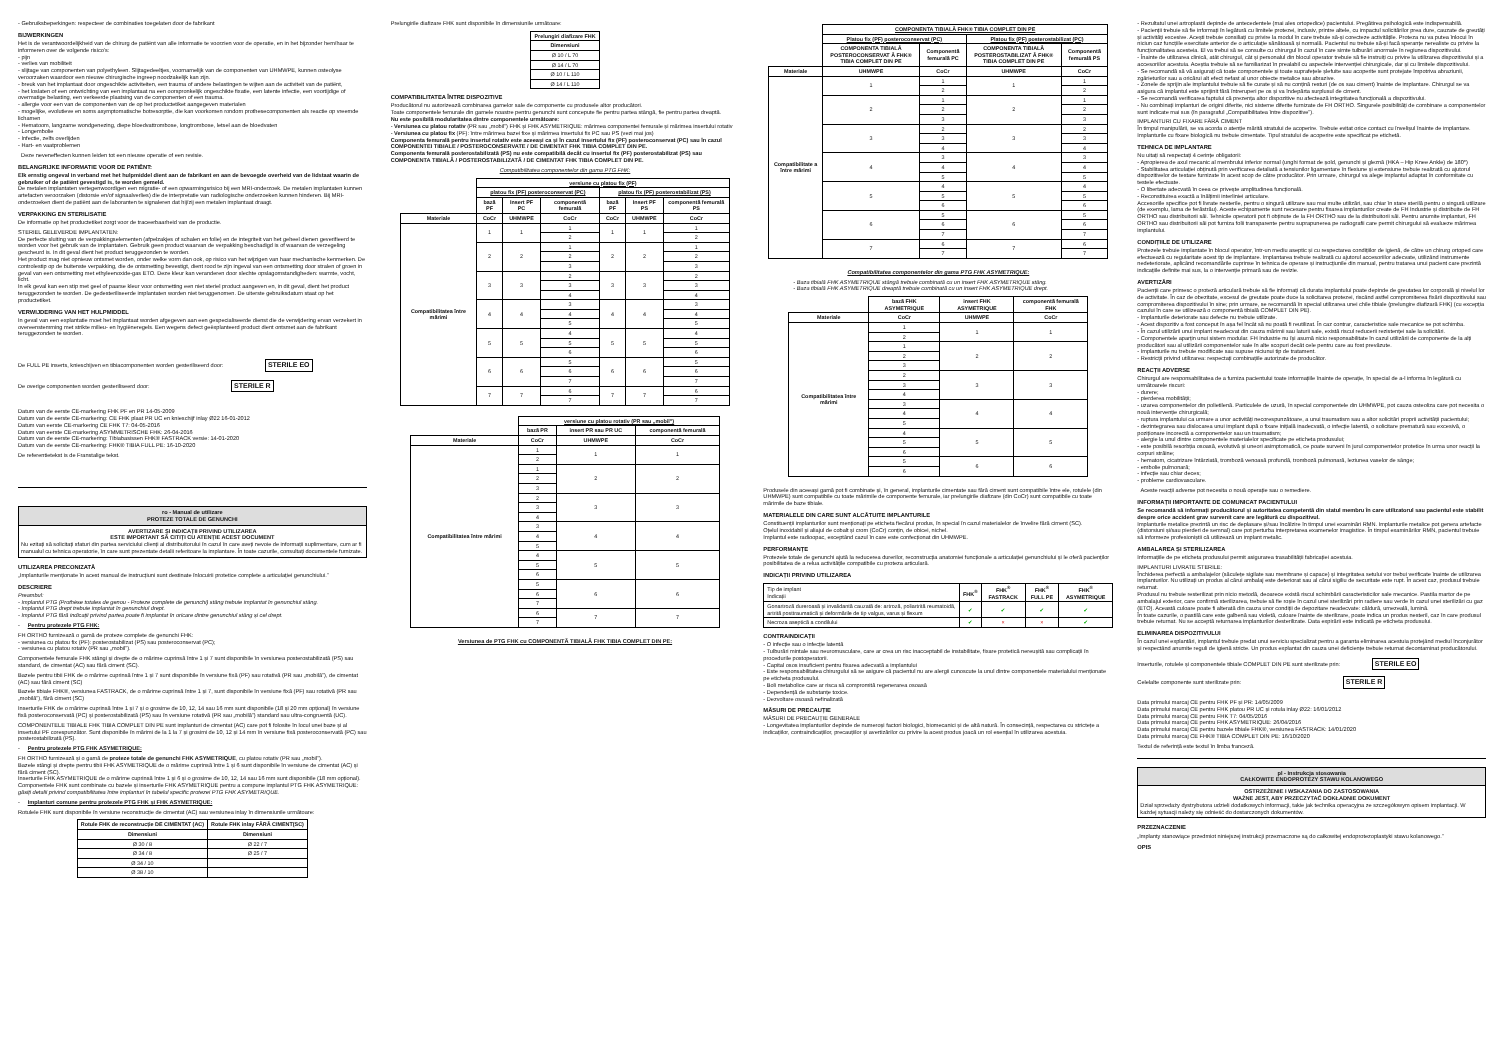- Gebruiksbeperkingen: respecteer de combinaties toegelaten door de fabrikant
BIJWERKINGEN
Het is de verantwoordelijkheid van de chirurg de patiënt van alle informatie te voorzien voor de operatie, en in het bijzonder hem/haar te informeren over de volgende risico's:
- pijn
- verlies van mobiliteit
- slijtage van componenten van polyethyleen. Slijtagedeeltjes, voornamelijk van de componenten van UHMWPE, kunnen osteolyse veroorzaken waardoor een nieuwe chirurgische ingreep noodzakelijk kan zijn.
- breuk van het implantaat door ongeschikte activiteiten, een trauma of andere belastingen te wijten aan de activiteit van de patiënt,
- het loslaten of een ontwrichting van een implantaat na een oorspronkelijk ongeschikte fixatie, een latente infectie, een voortijdige of overmatige belasting, een verkeerde plaatsing van de componenten of een trauma.
- allergie voor een van de componenten van de op het productetiket aangegeven materialen
- mogelijke, evolutieve en soms asymptomatische botresorptie, die kan voorkomen rondom prothesecomponenten als reactie op vreemde lichamen
- Hematoom, langzame wondgenezing, diepe bloedvattrombose, longtrombose, letsel aan de bloedvaten
- Longembolie
- Infectie, zelfs overlijden
- Hart- en vaatproblemen
Deze neveneffecten kunnen leiden tot een nieuwe operatie of een revisie.
BELANGRIJKE INFORMATIE VOOR DE PATIËNT:
Elk ernstig ongeval in verband met het hulpmiddel dient aan de fabrikant en aan de bevoegde overheid van de lidstaat waarin de gebruiker of de patiënt gevestigd is, te worden gemeld.
De metalen implantaten vertegenwoordigen een migratie- of een opwarmingsrisico bij een MRI-onderzoek. De metalen implantaten kunnen artefacten veroorzaken (distorsie en/of signaalverlies) die de interpretatie van radiologische onderzoeken kunnen hinderen. Bij MRI-onderzoeken dient de patiënt aan de laboranten te signaleren dat hij/zij een metalen implantaat draagt.
VERPAKKING EN STERILISATIE
De informatie op het productetiket zorgt voor de traceerbaarheid van de productie.
STERIEL GELEVERDE IMPLANTATEN:
De perfecte sluiting van de verpakkingselementen (afpelzakjes of schalen en folie) en de integriteit van het geheel dienen geverifieerd te worden voor het gebruik van de implantaten. Gebruik geen product waarvan de verpakking beschadigd is of waarvan de verzegeling gescheurd is. In dit geval dient het product teruggezonden te worden.
Het product mag niet opnieuw ontsmet worden, onder welke vorm dan ook, op risico van het wijzigen van haar mechanische kenmerken. De controlestip op de buitenste verpakking, die de ontsmetting bevestigt, dient rood te zijn ingeval van een ontsmetting door stralen of groen in geval van een ontsmetting met ethyleenoxide-gas ETO. Deze kleur kan veranderen door slechte opslagomstandigheden: warmte, vocht, licht.
In elk geval kan een stip met geel of paarse kleur voor ontsmetting een niet steriel product aangeven en, in dit geval, dient het product teruggezonden te worden. De gedesteriliseerde implantaten worden niet teruggenomen. De uiterste gebruiksdatum staat op het productetiket.
VERWIJDERING VAN HET HULPMIDDEL
In geval van een explantatie moet het implantaat worden afgegeven aan een gespecialiseerde dienst die de verwijdering ervan verzekert in overeenstemming met strikte milieu- en hygiëneregels. Een wegens defect geëxplanteerd product dient ontsmet aan de fabrikant teruggezonden te worden.
De FULL PE inserts, knieschijven en tibiacomponenten worden gesteriliseerd door: STERILE EO
De overige componenten worden gesteriliseerd door: STERILE R
Datum van de eerste CE-markering FHK PF en PR 14-05-2009
Datum van de eerste CE-markering: CE FHK plaat PR UC en knieschijf inlay Ø22 16-01-2012
Datum van eerste CE-markering CE FHK T7: 04-05-2016
Datum van eerste CE-markering ASYMMETRISCHE FHK: 26-04-2016
Datum van de eerste CE-markering: Tibiabasissen FHK® FASTRACK versie: 14-01-2020
Datum van de eerste CE-markering: FHK® TIBIA FULL PE: 16-10-2020
De referentietekst is de Franstalige tekst.
ro - Manual de utilizare
PROTEZE TOTALE DE GENUNCHI
AVERTIZARE ȘI INDICAȚII PRIVIND UTILIZAREA
ESTE IMPORTANT SĂ CITIȚI CU ATENȚIE ACEST DOCUMENT
Nu ezitați să solicitați sfaturi din partea serviciului clienți al distribuitorului în cazul în care aveți nevoie de informații suplimentare, cum ar fi manualul cu tehnica operatorie, în care sunt prezentate detalii referitoare la implantare. În toate cazurile, consultați documentele furnizate.
UTILIZAREA PRECONIZATĂ
„Implanturile menționate în acest manual de instrucțiuni sunt destinate înlocuirii protetice complete a articulației genunchiului."
DESCRIERE
Preambul:
- Implantul PTG (Prothèse totales de genou - Proteze complete de genunchi) stâng trebuie implantat în genunchiul stâng.
- Implantul PTG drept trebuie implantat în genunchiul drept.
- Implantul PTG fără indicații privind partea poate fi implantat în oricare dintre genunchiul stâng și cel drept.
- Pentru protezele PTG FHK:
FH ORTHO furnizează o gamă de proteze complete de genunchi FHK:
- versiunea cu platou fix (PF): posterostabilizat (PS) sau posteroconservat (PC);
- versiunea cu platou rotativ (PR sau „mobil").
Componentele femurale FHK stângi și drepte de o mărime cuprinsă între 1 și 7 sunt disponibile în versiunea posterostabilizată (PS) sau standard, de cimentat (AC) sau fără ciment (SC).
Bazele pentru tibii FHK de o mărime cuprinsă între 1 și 7 sunt disponibile în versiune fixă (PF) sau rotativă (PR sau „mobilă"), de cimentat (AC) sau fără ciment (SC)
Bazele tibiale FHK®, versiunea FASTRACK, de o mărime cuprinsă între 1 și 7, sunt disponibile în versiune fixă (PF) sau rotativă (PR sau „mobilă"), fără ciment (SC)
Inserturile FHK de o mărime cuprinsă între 1 și 7 și o grosime de 10, 12, 14 sau 16 mm sunt disponibile (18 și 20 mm opțional) în versiune fixă posteroconservată (PC) și posterostabilizată (PS) sau în versiune rotativă (PR sau „mobilă") standard sau ultra-congruentă (UC).
COMPONENTELE TIBIALE FHK TIBIA COMPLET DIN PE sunt implanturi de cimentat (AC) care pot fi folosite în locul unei baze și al insertului PF corespunzător. Sunt disponibile în mărimi de la 1 la 7 și grosimi de 10, 12 și 14 mm în versiune fixă posteroconservată (PC) sau posterostabilizată (PS).
- Pentru protezele PTG FHK ASYMETRIQUE:
FH ORTHO furnizează și o gamă de proteze totale de genunchi FHK ASYMETRIQUE, cu platou rotativ (PR sau „mobil").
Bazele stângi și drepte pentru tibii FHK ASYMETRIQUE de o mărime cuprinsă între 1 și 6 sunt disponibile în versiune de cimentat (AC) și fără ciment (SC).
Inserturile FHK ASYMETRIQUE de o mărime cuprinsă între 1 și 6 și o grosime de 10, 12, 14 sau 16 mm sunt disponibile (18 mm opțional).
Componentele FHK sunt combinate cu bazele și inserturile FHK ASYMETRIQUE pentru a compune implantul PTG FHK ASYMETRIQUE: găsiți detalii privind compatibilitatea între implanturi în tabelul specific protezei PTG FHK ASYMETRIQUE.
- Implanturi comune pentru protezele PTG FHK și FHK ASYMETRIQUE:
Rotulele FHK sunt disponibile în versiune reconstrucție de cimentat (AC) sau versiunea inlay în dimensiunile următoare:
| Rotule FHK de reconstrucție DE CIMENTAT (AC) | Rotule FHK inlay FĂRĂ CIMENT(SC) |
| --- | --- |
| Dimensiuni | Dimensiuni |
| Ø 30 / 8 | Ø 22 / 7 |
| Ø 34 / 8 | Ø 25 / 7 |
| Ø 34 / 10 | |
| Ø 38 / 10 | |
Prelungirile diafizare FHK sunt disponibile în dimensiunile următoare:
| Prelungiri diafizare FHK |
| --- |
| Dimensiuni |
| Ø 10 / L 70 |
| Ø 14 / L 70 |
| Ø 10 / L 110 |
| Ø 14 / L 110 |
COMPATIBILITATEA ÎNTRE DISPOZITIVE
Producătorul nu autorizează combinarea gamelor sale de componente cu produsele altor producători.
Toate componentele femurale din gamele noastre pentru genunchi sunt concepute fie pentru partea stângă, fie pentru partea dreaptă.
Nu este posibilă modularitatea dintre componentele următoare:
- Versiunea cu platou rotativ (PR sau „mobil") FHK și FHK ASYMETRIQUE: mărimea componentei femurale și mărimea insertului rotativ
- Versiunea cu platou fix (PF): între mărimea bazei fixe și mărimea insertului fix PC sau PS (vezi mai jos)
Componenta femurală pentru insertul rotativ este aceeași ca și în cazul insertului fix (PF) posteroconservat (PC) sau în cazul COMPONENTEI TIBIALE / POSTEROCONSERVATE / DE CIMENTAT FHK TIBIA COMPLET DIN PE.
Componenta femurală posterostabilizată (PS) nu este compatibilă decât cu insertul fix (PF) posterostabilizat (PS) sau COMPONENTA TIBIALĂ / POSTEROSTABILIZATĂ / DE CIMENTAT FHK TIBIA COMPLET DIN PE.
Compatibilitatea componentelor din gama PTG FHK:
| | versiune cu platou fix (PF) | | | | | |
| | platou fix (PF) posteroconservat (PC) | | | platou fix (PF) posterostabilizat (PS) | | |
| | bază PF | Insert PF PC | componentă femurală | bază PF | Insert PF PS | componentă femurală PS |
| Materiale | CoCr | UHMWPE | CoCr | CoCr | UHMWPE | CoCr |
| Compatibilitatea între mărimi | 1 | 1 | 1 | 1 | 1 | 1 |
| | | | 2 | | | 2 |
| | 2 | 2 | 1 | 2 | 2 | 1 |
| | | | 2 | | | 2 |
| | | | 3 | | | 3 |
| | 3 | 3 | 2 | 3 | 3 | 2 |
| | | | 3 | | | 3 |
| | | | 4 | | | 4 |
| | 4 | 4 | 3 | 4 | 4 | 3 |
| | | | 4 | | | 4 |
| | | | 5 | | | 5 |
| | 5 | 5 | 4 | 5 | 5 | 4 |
| | | | 5 | | | 5 |
| | | | 6 | | | 6 |
| | 6 | 6 | 5 | 6 | 6 | 5 |
| | | | 6 | | | 6 |
| | | | 7 | | | 7 |
| | 7 | 7 | 6 | 7 | 7 | 6 |
| | | | 7 | | | 7 |
| | versiune cu platou rotativ (PR sau „mobil") | | |
| | bază PR | insert PR sau PR UC | componentă femurală |
| Materiale | CoCr | UHMWPE | CoCr |
| Compatibilitatea între mărimi | 1 | 1 | 1 |
| | 2 | | |
| | 1 | 2 | 2 |
| | 2 | | |
| | 3 | | |
| | 2 | 3 | 3 |
| | 3 | | |
| | 4 | | |
| | 3 | 4 | 4 |
| | 4 | | |
| | 5 | | |
| | 4 | 5 | 5 |
| | 5 | | |
| | 6 | | |
| | 5 | 6 | 6 |
| | 6 | | |
| | 7 | | |
| | 6 | 7 | 7 |
| | 7 | | |
Versiunea de PTG FHK cu COMPONENTĂ TIBIALĂ FHK TIBIA COMPLET DIN PE:
| | COMPONENTA TIBIALĂ FHK® TIBIA COMPLET DIN PE | | | |
| | Platou fix (PF) posteroconservat (PC) | | Platou fix (PF) posterostabilizat (PC) | |
| | COMPONENTA TIBIALĂ POSTEROCONSERVAT Ă FHK® TIBIA COMPLET DIN PE | Componentă femurală PC | COMPONENTA TIBIALĂ POSTEROSTABILIZAT Ă FHK® TIBIA COMPLET DIN PE | Componentă femurală PS |
| Materiale | UHMWPE | CoCr | UHMWPE | CoCr |
| Compatibilitate a între mărimi | 1 | 1 | 1 | 1 |
| | | 2 | | 2 |
| | 2 | 1 | 2 | 1 |
| | | 2 | | 2 |
| | | 3 | | 3 |
| | 3 | 2 | 3 | 2 |
| | | 3 | | 3 |
| | | 4 | | 4 |
| | 4 | 3 | 4 | 3 |
| | | 4 | | 4 |
| | | 5 | | 5 |
| | 5 | 4 | 5 | 4 |
| | | 5 | | 5 |
| | | 6 | | 6 |
| | 6 | 5 | 6 | 5 |
| | | 6 | | 6 |
| | | 7 | | 7 |
| | 7 | 6 | 7 | 6 |
| | | 7 | | 7 |
Compatibilitatea componentelor din gama PTG FHK ASYMETRIQUE:
- Baza tibială FHK ASYMETRIQUE stângă trebuie combinată cu un insert FHK ASYMETRIQUE stâng.
- Baza tibială FHK ASYMETRIQUE dreaptă trebuie combinată cu un insert FHK ASYMETRIQUE drept.
| | bază FHK ASYMETRIQUE | insert FHK ASYMETRIQUE | componentă femurală FHK |
| Materiale | CoCr | UHMWPE | CoCr |
| Compatibilitatea între mărimi | 1 | 1 | 1 |
| | 2 | | |
| | 1 | 2 | 2 |
| | 2 | | |
| | 3 | | |
| | 2 | 3 | 3 |
| | 3 | | |
| | 4 | | |
| | 3 | 4 | 4 |
| | 4 | | |
| | 5 | | |
| | 4 | 5 | 5 |
| | 5 | | |
| | 6 | | |
| | 5 | 6 | 6 |
| | 6 | | |
Produsele din aceeași gamă pot fi combinate și, în general, implanturile cimentate sau fără ciment sunt compatibile între ele, rotulele (din UHMWPE) sunt compatibile cu toate mărimile de componente femurale, iar prelungirile diafizare (din CoCr) sunt compatibile cu toate mărimile de baze tibiale.
MATERIALELE DIN CARE SUNT ALCĂTUITE IMPLANTURILE
Constituenții implanturilor sunt menționați pe eticheta fiecărui produs, în special în cazul materialelor de învelire fără ciment (SC).
Oțelul inoxidabil și aliajul de cobalt și crom (CoCr) conțin, de obicei, nichel.
Implantul este radioopac, exceptând cazul în care este confecționat din UHMWPE.
PERFORMANȚE
Protezele totale de genunchi ajută la reducerea durerilor, reconstrucția anatomiei funcționale a articulației genunchiului și le oferă pacienților posibilitatea de a relua activitățile compatibile cu proteza articulară.
INDICAȚII PRIVIND UTILIZAREA
| Tip de implant Indicații | FHK<sup>®</sup> | FHK<sup>®</sup> FASTRACK | FHK<sup>®</sup> FULL PE | FHK<sup>®</sup> ASYMETRIQUE |
| --- | --- | --- | --- | --- |
| Gonartroză dureroasă și invalidantă cauzată de: artroză, poliartrită reumatoidă, artrită posttraumatică și deformările de tip valgus, varus și flexum | ✔ | ✔ | ✔ | ✔ |
| Necroza aseptică a condilului | ✔ | × | × | ✔ |
CONTRAINDICAȚII
- O infecție sau o infecție latentă
- Tulburări mintale sau neuromusculare, care ar crea un risc inacceptabil de instabilitate, fixare protetică nereușită sau complicații în procedurile postoperatorii.
- Capital osos insuficient pentru fixarea adecvată a implantului
- Este responsabilitatea chirurgului să se asigure că pacientul nu are alergii cunoscute la unul dintre componentele materialului menționate pe eticheta produsului.
- Boli metabolice care ar risca să compromită regenerarea osoasă
- Dependență de substanțe toxice.
- Dezvoltare osoasă nefinalizată
MĂSURI DE PRECAUȚIE
MĂSURI DE PRECAUȚIE GENERALE
- Longevitatea implanturilor depinde de numeroși factori biologici, biomecanici și de altă natură. În consecință, respectarea cu strictețe a indicațiilor, contraindicațiilor, precauțiilor și avertizărilor cu privire la acest produs joacă un rol esențial în utilizarea acestuia.
- Rezultatul unei artroplastii depinde de antecedentele (mai ales ortopedice) pacientului. Pregătirea psihologică este indispensabilă.
- Pacienții trebuie să fie informați în legătură cu limitele protezei, inclusiv, printre altele, cu impactul solicitărilor prea dure, cauzate de greutăți și activități excesive. Acești trebuie consiliați cu privire la modul în care trebuie să-și corecteze activitățile. Proteza nu va putea înlocui în niciun caz funcțiile exercitate anterior de o articulație sănătoasă și normală. Pacientul nu trebuie să-și facă speranțe nerealiste cu privire la funcționalitatea acesteia. El va trebui să se consulte cu chirurgul în cazul în care simte tulburări anormale în regiunea dispozitivului.
- Înainte de utilizarea clinică, atât chirurgul, cât și personalul din blocul operator trebuie să fie instruiți cu privire la utilizarea dispozitivului și a accesoriilor acestuia. Aceștia trebuie să se familiarizat în prealabil cu aspectele intervenției chirurgicale, dar și cu limitele dispozitivului.
- Se recomandă să vă asigurați că toate componentele și toate suprafețele șlefuite sau acoperite sunt protejate împotriva abraziunii, zgârieturilor sau a oricărui alt efect nefast al unor obiecte metalice sau abrazive.
- Zonele de sprijin ale implantului trebuie să fie curate și să nu conțină resturi (de os sau ciment) înainte de implantare. Chirurgul se va asigura că implantul este sprijinit fără întreruperi pe os și va îndepărta surplusul de ciment.
- Se recomandă verificarea faptului că prezența altor dispozitive nu afectează integritatea funcțională a dispozitivului.
- Nu combinați implanturi de origini diferite, nici sisteme diferite furnizate de FH ORTHO. Singurele posibilități de combinare a componentelor sunt indicate mai sus (în paragraful „Compatibilitatea între dispozitive").
IMPLANTURI CU FIXARE FĂRĂ CIMENT
În timpul manipulării, se va acorda o atenție mărită stratului de acoperire. Trebuie evitat orice contact cu învelișul înainte de implantare. Implanturile cu fixare biologică nu trebuie cimentate. Tipul stratului de acoperire este specificat pe etichetă.
TEHNICA DE IMPLANTARE
Nu uitați să respectați 4 cerințe obligatorii:
- Apropierea de axul mecanic al membrului inferior normal (unghi format de șold, genunchi și gleznă (HKA – Hip Knee Ankle) de 180°)
- Stabilitatea articulației obținută prin verificarea detaliată a tensiunilor ligamentare în flexiune și extensiune trebuie realizată cu ajutorul dispozitivelor de testare furnizate în acest scop de către producător. Prin urmare, chirurgul va alege implantul adaptat în conformitate cu testele efectuate.
- O libertate adecvată în ceea ce privește amplitudinea funcțională.
- Reconstituirea exactă a înălțimii interliniei articulare.
Accesoriile specifice pot fi livrate nesterile, pentru o singură utilizare sau mai multe utilizări, sau chiar în stare sterilă pentru o singură utilizare (de exemplu, lama de ferăstrău). Aceste echipamente sunt necesare pentru fixarea implanturilor create de FH Industrie și distribuite de FH ORTHO sau distribuitorii săi. Tehnicile operatorii pot fi obținute de la FH ORTHO sau de la distribuitorii săi. Pentru anumite implanturi, FH ORTHO sau distribuitorii săi pot furniza folii transparente pentru suprapunerea pe radiografii care permit chirurgului să evalueze mărimea implantului.
CONDIȚIILE DE UTILIZARE
Protezele trebuie implantate în blocul operator, într-un mediu aseptic și cu respectarea condițiilor de igienă, de către un chirurg ortoped care efectuează cu regularitate acest tip de implantare. Implantarea trebuie realizată cu ajutorul accesoriilor adecvate, utilizând instrumente nedeteriorate, aplicând recomandările cuprinse în tehnica de operare și instrucțiunile din manual, pentru tratarea unui pacient care prezintă indicațiile definite mai sus, la o intervenție primară sau de revizie.
AVERTIZĂRI
Pacienții care primesc o proteză articulară trebuie să fie informați că durata implantului poate depinde de greutatea lor corporală și nivelul lor de activitate. În caz de obezitate, excesul de greutate poate duce la solicitarea protezei, riscând astfel compromiterea fixării dispozitivului sau compromiterea dispozitivului în sine; prin urmare, se recomandă în special utilizarea unei chile tibiale (prelungire diafizară FHK) (cu excepția cazului în care se utilizează o componentă tibială COMPLET DIN PE).
- Implanturile deteriorate sau defecte nu trebuie utilizate.
- Acest dispozitiv a fost conceput în așa fel încât să nu poată fi reutilizat. În caz contrar, caracteristice sale mecanice se pot schimba.
- În cazul utilizării unui implant neadecvat din cauza mărimii sau laturii sale, există riscul reducerii rezistenței sale la solicitări.
- Componentele aparțin unui sistem modular. FH Industrie nu își asumă nicio responsabilitate în cazul utilizării de componente de la alți producători sau al utilizării componentelor sale în alte scopuri decât cele pentru care au fost prevăzute.
- Implanturile nu trebuie modificate sau supuse niciunui tip de tratament.
- Restricții privind utilizarea: respectați combinațiile autorizate de producător.
REACȚII ADVERSE
Chirurgul are responsabilitatea de a furniza pacientului toate informațiile înainte de operație, în special de a-l informa în legătură cu următoarele riscuri:
- durere;
- pierderea mobilității;
- uzarea componentelor din polietilenă. Particulele de uzură, în special componentele din UHMWPE, pot cauza osteoliza care pot necesita o nouă intervenție chirurgicală;
- ruptura implantului ca urmare a unor activități necorespunzătoare, a unui traumatism sau a altor solicitări proprii activității pacientului;
- dezintegrarea sau dislocarea unui implant după o fixare inițială inadecvată, o infecție latentă, o solicitare prematură sau excesivă, o poziționare incorectă a componentelor sau un traumatism;
- alergie la unul dintre componentele materialelor specificate pe eticheta produsului;
- este posibilă resorbția osoasă, evolutivă și uneori asimptomatică, ce poate surveni în jurul componentelor protetice în urma unor reacții la corpuri străine;
- hematom, cicatrizare întârziată, tromboză venoasă profundă, tromboză pulmonară, leziunea vaselor de sânge;
- embolie pulmonară;
- infecție sau chiar deces;
- probleme cardiovasculare.
Aceste reacții adverse pot necesita o nouă operație sau o remediere.
INFORMAȚII IMPORTANTE DE COMUNICAT PACIENTULUI
Se recomandă să informați producătorul și autoritatea competentă din statul membru în care utilizatorul sau pacientul este stabilit despre orice accident grav survenit care are legătură cu dispozitivul.
Implanturile metalice prezintă un risc de deplasare și/sau încălzire în timpul unei examinări RMN. Implanturile metalice pot genera artefacte (distorsiuni și/sau pierderi de semnal) care pot perturba interpretarea examenelor imagistice. În timpul examinărilor RMN, pacientul trebuie să informeze profesioniștii că utilizează un implant metalic.
AMBALAREA ȘI STERILIZAREA
Informațiile de pe eticheta produsului permit asigurarea trasabilității fabricației acestuia.
IMPLANTURI LIVRATE STERILE:
Închiderea perfectă a ambalajelor (săculețe sigilate sau membrane și capace) și integritatea setului vor trebui verificate înainte de utilizarea implanturilor. Nu utilizați un produs al cărui ambalaj este deteriorat sau al cărui sigiliu de securitate este rupt. În acest caz, produsul trebuie returnat.
Produsul nu trebuie resterilizat prin nicio metodă, deoarece există riscul schimbării caracteristicilor sale mecanice. Pastila martor de pe ambalajul exterior, care confirmă sterilizarea, trebuie să fie roșie în cazul unei sterilizări prin radiere sau verde în cazul unei sterilizări cu gaz (ETO). Această culoare poate fi alterată din cauza unor condiții de depozitare neadecvate: căldură, umezeală, lumină.
În toate cazurile, o pastilă care este galbenă sau violetă, culoare înainte de sterilizare, poate indica un produs nesteril, caz în care produsul trebuie returnat. Nu se acceptă returnarea implanturilor desterilizate. Data expirării este indicată pe eticheta produsului.
ELIMINAREA DISPOZITIVULUI
În cazul unei explantări, implantul trebuie predat unui serviciu specializat pentru a garanta eliminarea acestuia protejând mediul înconjurător și respectând anumite reguli de igienă stricte. Un produs explantat din cauza unei deficiențe trebuie returnat decontaminat producătorului.
Inserturile, rotulele și componentele tibiale COMPLET DIN PE sunt sterilizate prin: STERILE EO
Celelalte componente sunt sterilizate prin: STERILE R
Data primului marcaj CE pentru FHK PF și PR: 14/05/2009
Data primului marcaj CE pentru FHK platou PR UC și rotula inlay Ø22: 16/01/2012
Data primului marcaj CE pentru FHK T7: 04/05/2016
Data primului marcaj CE pentru FHK ASYMETRIQUE: 26/04/2016
Data primului marcaj CE pentru bazele tibiale FHK®, versiunea FASTRACK: 14/01/2020
Data primului marcaj CE FHK® TIBIA COMPLET DIN PE: 16/10/2020
Textul de referință este textul în limba franceză.
pl - Instrukcja stosowania
CAŁKOWITE ENDOPROTEZY STAWU KOLANOWEGO
OSTRZEŻENIE I WSKAZANIA DO ZASTOSOWANIA
WAŻNE JEST, ABY PRZECZYTAĆ DOKŁADNIE DOKUMENT
Dział sprzedaży dystrybutora udzieli dodatkowych informacji, takie jak technika operacyjna ze szczegółowym opisem implantacji. W każdej sytuacji należy się odnieść do dostarczonych dokumentów.
PRZEZNACZENIE
„Implanty stanowiące przedmiot niniejszej instrukcji przeznaczone są do całkowitej endoprotezoplastyki stawu kolanowego."
OPIS